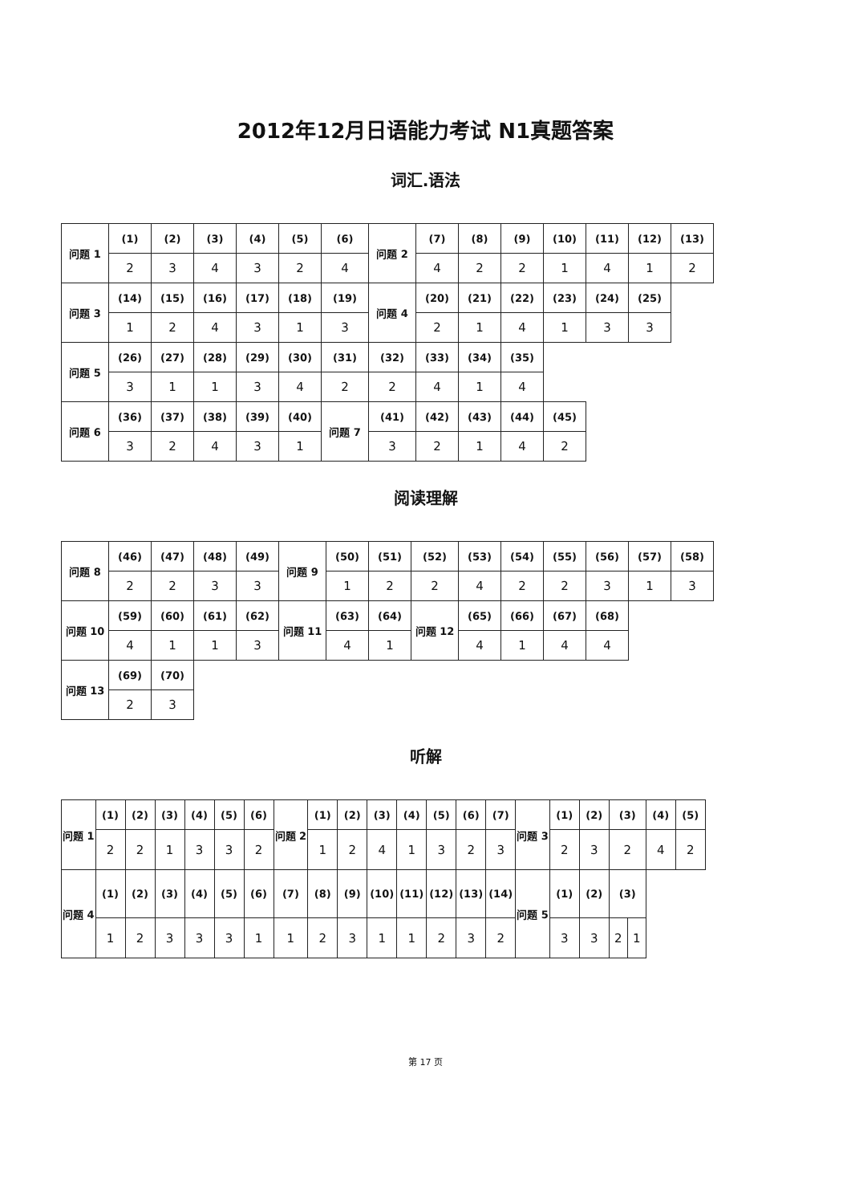2012年12月日语能力考试 N1真题答案
词汇.语法
| 问题 1 | (1) | (2) | (3) | (4) | (5) | (6) | 问题 2 | (7) | (8) | (9) | (10) | (11) | (12) | (13) |
| | 2 | 3 | 4 | 3 | 2 | 4 | | 4 | 2 | 2 | 1 | 4 | 1 | 2 |
| 问题 3 | (14) | (15) | (16) | (17) | (18) | (19) | 问题 4 | (20) | (21) | (22) | (23) | (24) | (25) | |
| | 1 | 2 | 4 | 3 | 1 | 3 | | 2 | 1 | 4 | 1 | 3 | 3 | |
| 问题 5 | (26) | (27) | (28) | (29) | (30) | (31) | (32) | (33) | (34) | (35) | | | | |
| | 3 | 1 | 1 | 3 | 4 | 2 | 2 | 4 | 1 | 4 | | | | |
| 问题 6 | (36) | (37) | (38) | (39) | (40) | 问题 7 | (41) | (42) | (43) | (44) | (45) | | | |
| | 3 | 2 | 4 | 3 | 1 | | 3 | 2 | 1 | 4 | 2 | | | |
阅读理解
| 问题 8 | (46) | (47) | (48) | (49) | 问题 9 | (50) | (51) | (52) | (53) | (54) | (55) | (56) | (57) | (58) |
| | 2 | 2 | 3 | 3 | | 1 | 2 | 2 | 4 | 2 | 2 | 3 | 1 | 3 |
| 问题 10 | (59) | (60) | (61) | (62) | 问题 11 | (63) | (64) | 问题 12 | (65) | (66) | (67) | (68) | | |
| | 4 | 1 | 1 | 3 | | 4 | 1 | | 4 | 1 | 4 | 4 | | |
| 问题 13 | (69) | (70) | | | | | | | | | | | | |
| | 2 | 3 | | | | | | | | | | | | |
听解
| 问题 1 | (1) | (2) | (3) | (4) | (5) | (6) | 问题 2 | (1) | (2) | (3) | (4) | (5) | (6) | (7) | 问题 3 | (1) | (2) | (3) | | (4) | (5) |
| | 2 | 2 | 1 | 3 | 3 | 2 | | 1 | 2 | 4 | 1 | 3 | 2 | 3 | | 2 | 3 | 2 | | 4 | 2 |
| 问题 4 | (1) | (2) | (3) | (4) | (5) | (6) | (7) | (8) | (9) | (10) | (11) | (12) | (13) | (14) | 问题 5 | (1) | (2) | (3) | | | |
| | 1 | 2 | 3 | 3 | 3 | 1 | 1 | 2 | 3 | 1 | 1 | 2 | 3 | 2 | | 3 | 3 | 2 | 1 | | |
第 17 页